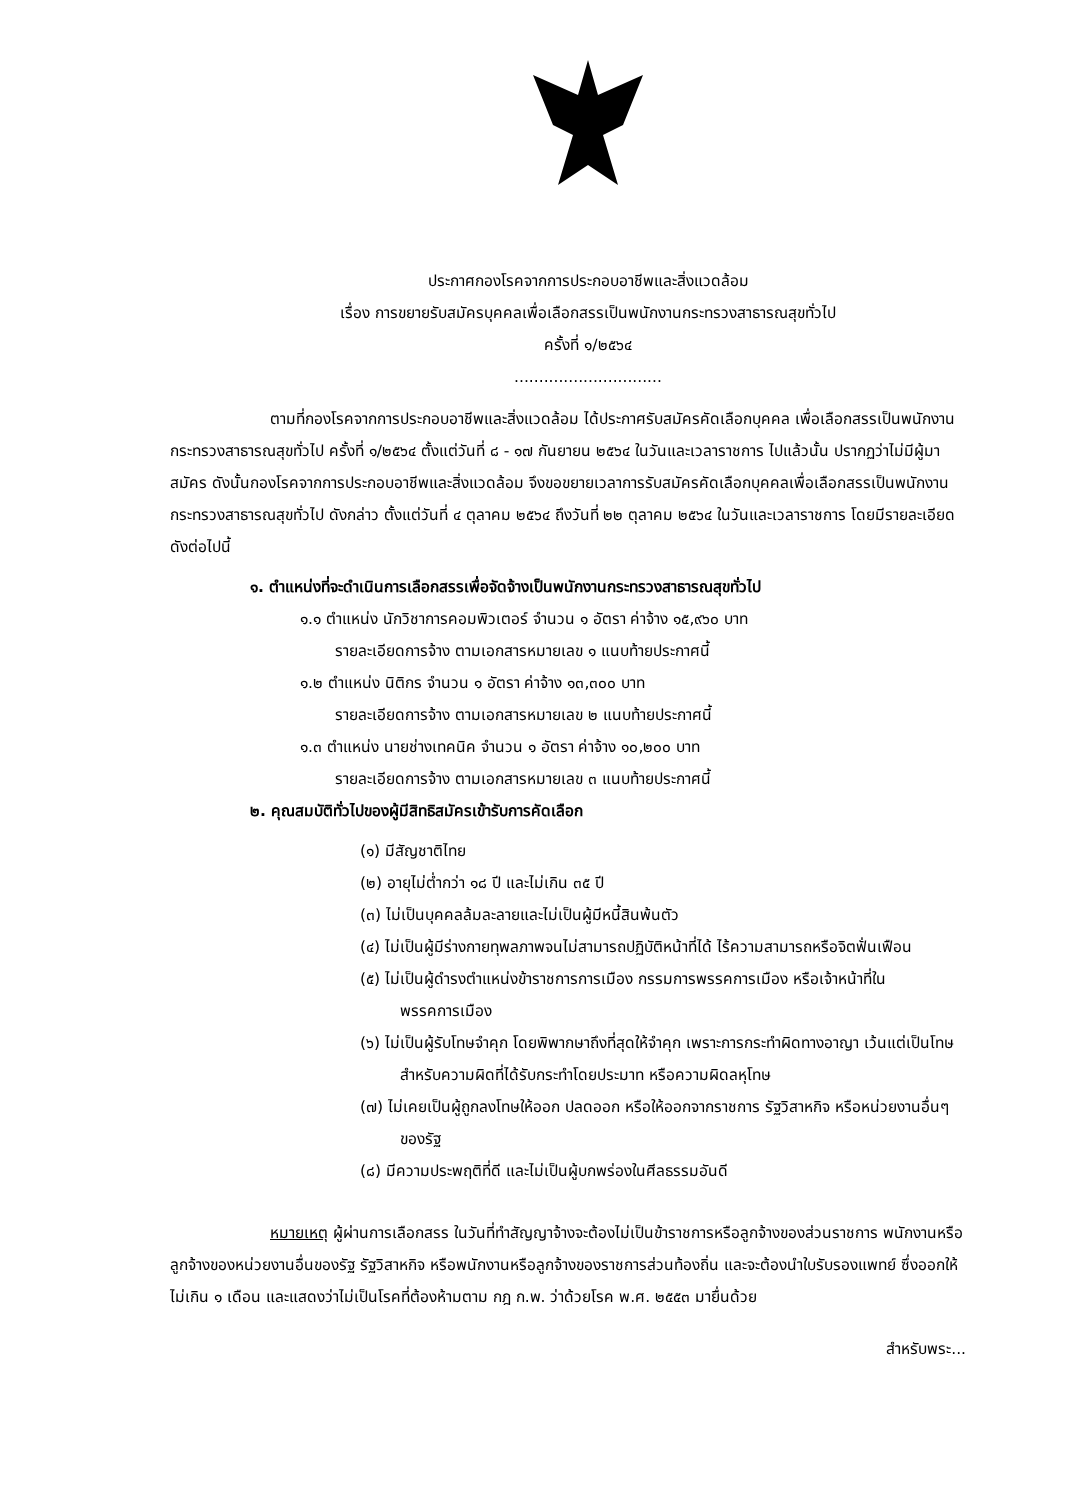ประกาศกองโรคจากการประกอบอาชีพและสิ่งแวดล้อม
เรื่อง การขยายรับสมัครบุคคลเพื่อเลือกสรรเป็นพนักงานกระทรวงสาธารณสุขทั่วไป
ครั้งที่ ๑/๒๕๖๔
..............................
ตามที่กองโรคจากการประกอบอาชีพและสิ่งแวดล้อม ได้ประกาศรับสมัครคัดเลือกบุคคล เพื่อเลือกสรรเป็นพนักงานกระทรวงสาธารณสุขทั่วไป ครั้งที่ ๑/๒๕๖๔ ตั้งแต่วันที่ ๘ - ๑๗ กันยายน ๒๕๖๔ ในวันและเวลาราชการ ไปแล้วนั้น ปรากฏว่าไม่มีผู้มาสมัคร ดังนั้นกองโรคจากการประกอบอาชีพและสิ่งแวดล้อม จึงขอขยายเวลาการรับสมัครคัดเลือกบุคคลเพื่อเลือกสรรเป็นพนักงานกระทรวงสาธารณสุขทั่วไป ดังกล่าว ตั้งแต่วันที่ ๔ ตุลาคม ๒๕๖๔ ถึงวันที่ ๒๒ ตุลาคม ๒๕๖๔ ในวันและเวลาราชการ โดยมีรายละเอียด ดังต่อไปนี้
๑. ตำแหน่งที่จะดำเนินการเลือกสรรเพื่อจัดจ้างเป็นพนักงานกระทรวงสาธารณสุขทั่วไป
๑.๑ ตำแหน่ง นักวิชาการคอมพิวเตอร์ จำนวน ๑ อัตรา ค่าจ้าง ๑๕,๙๖๐ บาท
รายละเอียดการจ้าง ตามเอกสารหมายเลข ๑ แนบท้ายประกาศนี้
๑.๒ ตำแหน่ง นิติกร จำนวน ๑ อัตรา ค่าจ้าง ๑๓,๓๐๐ บาท
รายละเอียดการจ้าง ตามเอกสารหมายเลข ๒ แนบท้ายประกาศนี้
๑.๓ ตำแหน่ง นายช่างเทคนิค จำนวน ๑ อัตรา ค่าจ้าง ๑๐,๒๐๐ บาท
รายละเอียดการจ้าง ตามเอกสารหมายเลข ๓ แนบท้ายประกาศนี้
๒. คุณสมบัติทั่วไปของผู้มีสิทธิสมัครเข้ารับการคัดเลือก
(๑) มีสัญชาติไทย
(๒) อายุไม่ต่ำกว่า ๑๘ ปี และไม่เกิน ๓๕ ปี
(๓) ไม่เป็นบุคคลล้มละลายและไม่เป็นผู้มีหนี้สินพ้นตัว
(๔) ไม่เป็นผู้มีร่างกายทุพลภาพจนไม่สามารถปฏิบัติหน้าที่ได้ ไร้ความสามารถหรือจิตฟั่นเฟือน
(๕) ไม่เป็นผู้ดำรงตำแหน่งข้าราชการการเมือง กรรมการพรรคการเมือง หรือเจ้าหน้าที่ในพรรคการเมือง
(๖) ไม่เป็นผู้รับโทษจำคุก โดยพิพากษาถึงที่สุดให้จำคุก เพราะการกระทำผิดทางอาญา เว้นแต่เป็นโทษสำหรับความผิดที่ได้รับกระทำโดยประมาท หรือความผิดลหุโทษ
(๗) ไม่เคยเป็นผู้ถูกลงโทษให้ออก ปลดออก หรือให้ออกจากราชการ รัฐวิสาหกิจ หรือหน่วยงานอื่นๆ ของรัฐ
(๘) มีความประพฤติที่ดี และไม่เป็นผู้บกพร่องในศีลธรรมอันดี
หมายเหตุ ผู้ผ่านการเลือกสรร ในวันที่ทำสัญญาจ้างจะต้องไม่เป็นข้าราชการหรือลูกจ้างของส่วนราชการ พนักงานหรือลูกจ้างของหน่วยงานอื่นของรัฐ รัฐวิสาหกิจ หรือพนักงานหรือลูกจ้างของราชการส่วนท้องถิ่น และจะต้องนำใบรับรองแพทย์ ซึ่งออกให้ไม่เกิน ๑ เดือน และแสดงว่าไม่เป็นโรคที่ต้องห้ามตาม กฎ ก.พ. ว่าด้วยโรค พ.ศ. ๒๕๕๓ มายื่นด้วย
สำหรับพระ...